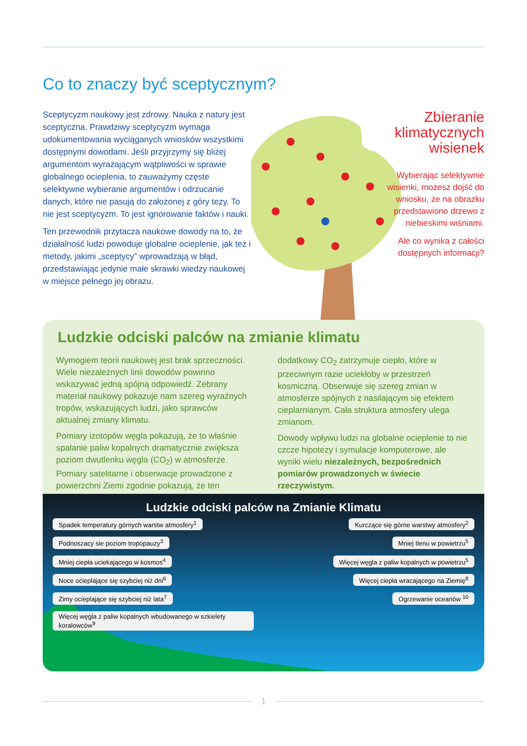Co to znaczy być sceptycznym?
Sceptycyzm naukowy jest zdrowy. Nauka z natury jest sceptyczna. Prawdziwy sceptycyzm wymaga udokumentowania wyciąganych wniosków wszystkimi dostępnymi dowodami. Jeśli przyjrzymy się bliżej argumentom wyrażającym wątpliwości w sprawie globalnego ocieplenia, to zauważymy częste selektywne wybieranie argumentów i odrzucanie danych, które nie pasują do założonej z góry tezy. To nie jest sceptycyzm. To jest ignorowanie faktów i nauki.
Ten przewodnik przytacza naukowe dowody na to, że działalność ludzi powoduje globalne ocieplenie, jak też i metody, jakimi „sceptycy” wprowadzają w błąd, przedstawiając jedynie małe skrawki wiedzy naukowej w miejsce pełnego jej obrazu.
Zbieranie klimatycznych wisienek
Wybierając selektywnie wisienki, możesz dojść do wniosku, że na obrazku przedstawiono drzewo z niebieskimi wiśniami.
Ale co wynika z całości dostępnych informacji?
Ludzkie odciski palców na zmianie klimatu
Wymogiem teorii naukowej jest brak sprzeczności. Wiele niezależnych linii dowodów powinno wskazywać jedną spójną odpowiedź. Zebrany materiał naukowy pokazuje nam szereg wyraźnych tropów, wskazujących ludzi, jako sprawców aktualnej zmiany klimatu.
Pomiary izotopów węgla pokazują, że to właśnie spalanie paliw kopalnych dramatycznie zwiększa poziom dwutlenku węgla (CO<sub>2</sub>) w atmosferze. Pomiary satelitarne i obserwacje prowadzone z powierzchni Ziemi zgodnie pokazują, że ten
dodatkowy CO<sub>2</sub> zatrzymuje ciepło, które w przeciwnym razie uciekłoby w przestrzeń kosmiczną. Obserwuje się szereg zmian w atmosferze spójnych z nasilającym się efektem cieplarnianym. Cała struktura atmosfery ulega zmianom.
Dowody wpływu ludzi na globalne ocieplenie to nie czcze hipotezy i symulacje komputerowe, ale wyniki wielu niezależnych, bezpośrednich pomiarów prowadzonych w świecie rzeczywistym.
Ludzkie odciski palców na Zmianie Klimatu
Spadek temperatury górnych warstw atmosfery<sup>1</sup> Kurczące się górne warstwy atmosfery<sup>2</sup> Podnoszacy sie poziom tropopauzy<sup>3</sup> Mniej tlenu w powietrzu<sup>5</sup> Mniej ciepła uciekającego w kosmos<sup>4</sup> Więcej węgla z paliw kopalnych w powietrzu<sup>5</sup> Noce ocieplające się szybciej niż dni<sup>6</sup> Więcej ciepła wracającego na Ziemię<sup>8</sup> Zimy ocieplające się szybciej niż lata<sup>7</sup> Ogrzewanie oceanów <sup>10</sup> Więcej węgla z paliw kopalnych wbudowanego w szkielety koralowców<sup>9</sup>
1